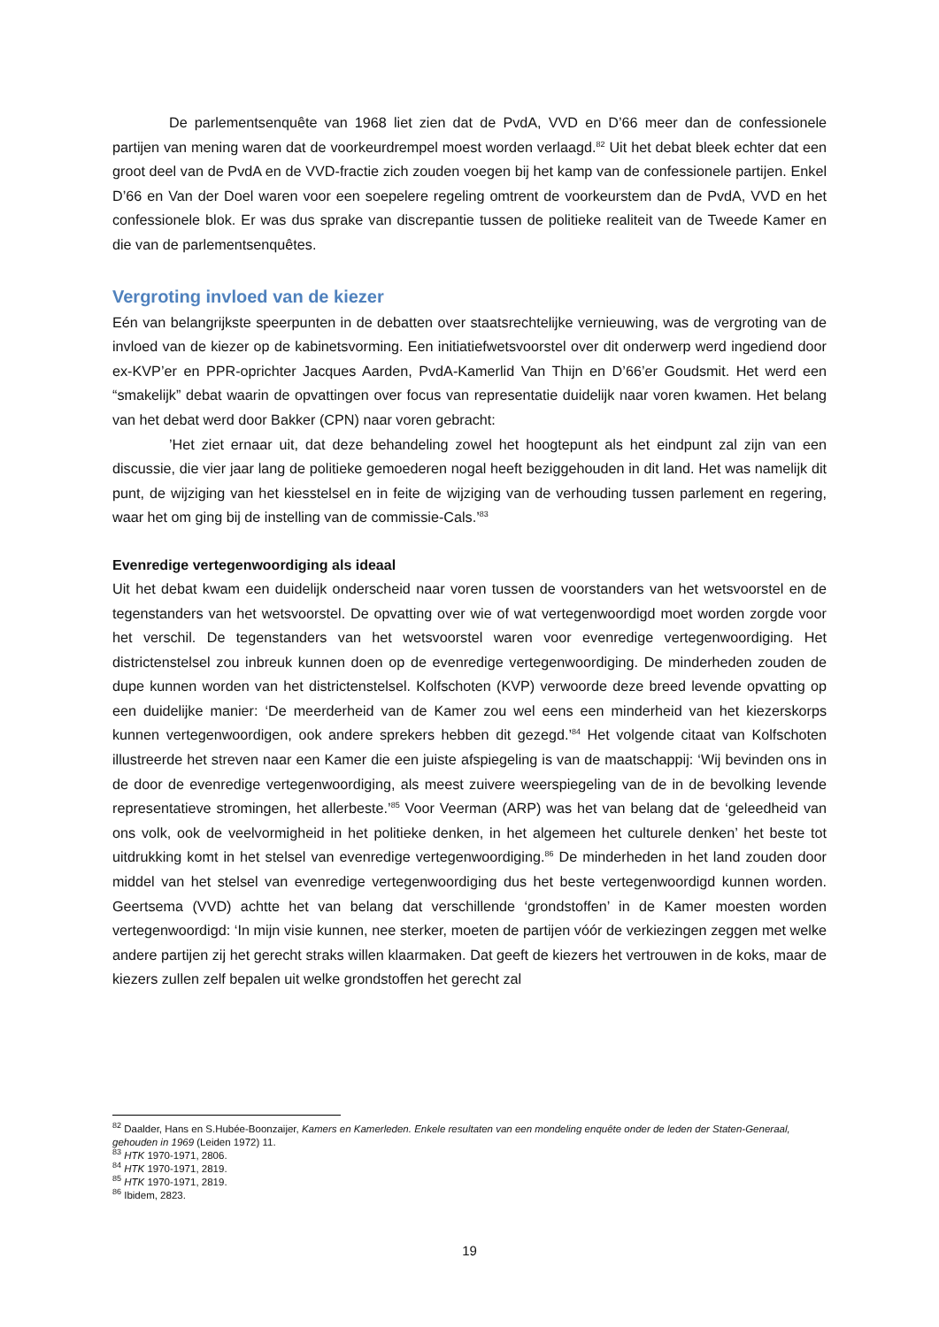De parlementsenquête van 1968 liet zien dat de PvdA, VVD en D’66 meer dan de confessionele partijen van mening waren dat de voorkeurdrempel moest worden verlaagd.<sup>82</sup> Uit het debat bleek echter dat een groot deel van de PvdA en de VVD-fractie zich zouden voegen bij het kamp van de confessionele partijen. Enkel D’66 en Van der Doel waren voor een soepelere regeling omtrent de voorkeurstem dan de PvdA, VVD en het confessionele blok. Er was dus sprake van discrepantie tussen de politieke realiteit van de Tweede Kamer en die van de parlementsenquêtes.
Vergroting invloed van de kiezer
Eén van belangrijkste speerpunten in de debatten over staatsrechtelijke vernieuwing, was de vergroting van de invloed van de kiezer op de kabinetsvorming. Een initiatiefwetsvoorstel over dit onderwerp werd ingediend door ex-KVP’er en PPR-oprichter Jacques Aarden, PvdA-Kamerlid Van Thijn en D’66’er Goudsmit. Het werd een “smakelijk” debat waarin de opvattingen over focus van representatie duidelijk naar voren kwamen. Het belang van het debat werd door Bakker (CPN) naar voren gebracht:
’Het ziet ernaar uit, dat deze behandeling zowel het hoogtepunt als het eindpunt zal zijn van een discussie, die vier jaar lang de politieke gemoederen nogal heeft beziggehouden in dit land. Het was namelijk dit punt, de wijziging van het kiesstelsel en in feite de wijziging van de verhouding tussen parlement en regering, waar het om ging bij de instelling van de commissie-Cals.’<sup>83</sup>
Evenredige vertegenwoordiging als ideaal
Uit het debat kwam een duidelijk onderscheid naar voren tussen de voorstanders van het wetsvoorstel en de tegenstanders van het wetsvoorstel. De opvatting over wie of wat vertegenwoordigd moet worden zorgde voor het verschil. De tegenstanders van het wetsvoorstel waren voor evenredige vertegenwoordiging. Het districtenstelsel zou inbreuk kunnen doen op de evenredige vertegenwoordiging. De minderheden zouden de dupe kunnen worden van het districtenstelsel. Kolfschoten (KVP) verwoorde deze breed levende opvatting op een duidelijke manier: ‘De meerderheid van de Kamer zou wel eens een minderheid van het kiezerskorps kunnen vertegenwoordigen, ook andere sprekers hebben dit gezegd.’<sup>84</sup> Het volgende citaat van Kolfschoten illustreerde het streven naar een Kamer die een juiste afspiegeling is van de maatschappij: ‘Wij bevinden ons in de door de evenredige vertegenwoordiging, als meest zuivere weerspiegeling van de in de bevolking levende representatieve stromingen, het allerbeste.’<sup>85</sup> Voor Veerman (ARP) was het van belang dat de ‘geleedheid van ons volk, ook de veelvormigheid in het politieke denken, in het algemeen het culturele denken’ het beste tot uitdrukking komt in het stelsel van evenredige vertegenwoordiging.<sup>86</sup> De minderheden in het land zouden door middel van het stelsel van evenredige vertegenwoordiging dus het beste vertegenwoordigd kunnen worden. Geertsema (VVD) achtte het van belang dat verschillende ‘grondstoffen’ in de Kamer moesten worden vertegenwoordigd: ‘In mijn visie kunnen, nee sterker, moeten de partijen vóór de verkiezingen zeggen met welke andere partijen zij het gerecht straks willen klaarmaken. Dat geeft de kiezers het vertrouwen in de koks, maar de kiezers zullen zelf bepalen uit welke grondstoffen het gerecht zal
<sup>82</sup> Daalder, Hans en S.Hubée-Boonzaijer, Kamers en Kamerleden. Enkele resultaten van een mondeling enquête onder de leden der Staten-Generaal, gehouden in 1969 (Leiden 1972) 11.
<sup>83</sup> HTK 1970-1971, 2806.
<sup>84</sup> HTK 1970-1971, 2819.
<sup>85</sup> HTK 1970-1971, 2819.
<sup>86</sup> Ibidem, 2823.
19